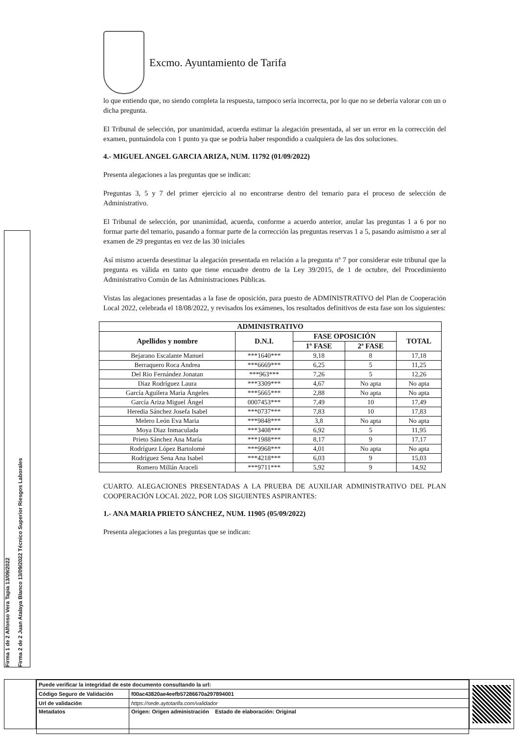Firma 1 de 2 Alfonso Vera Tapia 13/09/2022
Firma 2 de 2 Juan Atalaya Blanco 13/09/2022 Técnico Superior Riesgos Laborales
Excmo. Ayuntamiento de Tarifa
lo que entiendo que, no siendo completa la respuesta, tampoco sería incorrecta, por lo que no se debería valorar con un o dicha pregunta.
El Tribunal de selección, por unanimidad, acuerda estimar la alegación presentada, al ser un error en la corrección del examen, puntuándola con 1 punto ya que se podría haber respondido a cualquiera de las dos soluciones.
4.- MIGUEL ANGEL GARCIA ARIZA, NUM. 11792 (01/09/2022)
Presenta alegaciones a las preguntas que se indican:
Preguntas 3, 5 y 7 del primer ejercicio al no encontrarse dentro del temario para el proceso de selección de Administrativo.
El Tribunal de selección, por unanimidad, acuerda, conforme a acuerdo anterior, anular las preguntas 1 a 6 por no formar parte del temario, pasando a formar parte de la corrección las preguntas reservas 1 a 5, pasando asimismo a ser al examen de 29 preguntas en vez de las 30 iniciales
Así mismo acuerda desestimar la alegación presentada en relación a la pregunta nº 7 por considerar este tribunal que la pregunta es válida en tanto que tiene encuadre dentro de la Ley 39/2015, de 1 de octubre, del Procedimiento Administrativo Común de las Administraciones Públicas.
Vistas las alegaciones presentadas a la fase de oposición, para puesto de ADMINISTRATIVO del Plan de Cooperación Local 2022, celebrada el 18/08/2022, y revisados los exámenes, los resultados definitivos de esta fase son los siguientes:
| ADMINISTRATIVO | | | | |
| --- | --- | --- | --- | --- |
| Apellidos y nombre | D.N.I. | FASE OPOSICIÓN | | TOTAL |
| | | 1º FASE | 2ª FASE | |
| Bejarano Escalante Manuel | ***1640*** | 9,18 | 8 | 17,18 |
| Berraquero Roca Andrea | ***6669*** | 6,25 | 5 | 11,25 |
| Del Rio Fernández Jonatan | ***963*** | 7,26 | 5 | 12,26 |
| Diaz Rodríguez Laura | ***3309*** | 4,67 | No apta | No apta |
| García Aguilera Maria Ángeles | ***5665*** | 2,88 | No apta | No apta |
| García Ariza Miguel Ángel | 0007453*** | 7,49 | 10 | 17,49 |
| Heredia Sánchez Josefa Isabel | ***0737*** | 7,83 | 10 | 17,83 |
| Melero León Eva Maria | ***9848*** | 3,8 | No apta | No apta |
| Moya Diaz Inmaculada | ***3408*** | 6,92 | 5 | 11,95 |
| Prieto Sánchez Ana María | ***1988*** | 8,17 | 9 | 17,17 |
| Rodríguez López Bartolomé | ***9968*** | 4,01 | No apta | No apta |
| Rodríguez Sena Ana Isabel | ***4218*** | 6,03 | 9 | 15,03 |
| Romero Millán Araceli | ***9711*** | 5,92 | 9 | 14,92 |
CUARTO. ALEGACIONES PRESENTADAS A LA PRUEBA DE AUXILIAR ADMINISTRATIVO DEL PLAN COOPERACIÓN LOCAL 2022, POR LOS SIGUIENTES ASPIRANTES:
1.- ANA MARIA PRIETO SÁNCHEZ, NUM. 11905 (05/09/2022)
Presenta alegaciones a las preguntas que se indican:
| Puede verificar la integridad de este documento consultando la url: | |
| Código Seguro de Validación | f00ac43820ae4eefb57286670a297894001 |
| Url de validación | https://sede.aytotarifa.com/validador |
| Metadatos | Origen: Origen administración Estado de elaboración: Original |